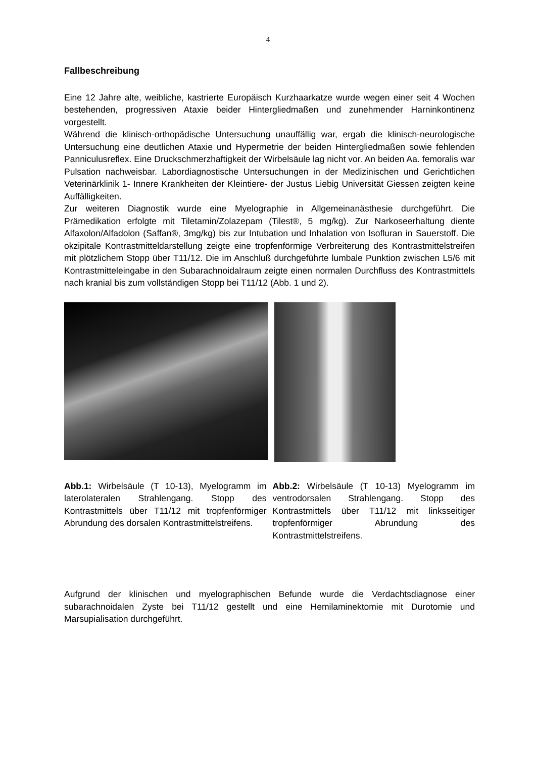4
Fallbeschreibung
Eine 12 Jahre alte, weibliche, kastrierte Europäisch Kurzhaarkatze wurde wegen einer seit 4 Wochen bestehenden, progressiven Ataxie beider Hintergliedmaßen und zunehmender Harninkontinenz vorgestellt.
Während die klinisch-orthopädische Untersuchung unauffällig war, ergab die klinisch-neurologische Untersuchung eine deutlichen Ataxie und Hypermetrie der beiden Hintergliedmaßen sowie fehlenden Panniculusreflex. Eine Druckschmerzhaftigkeit der Wirbelsäule lag nicht vor. An beiden Aa. femoralis war Pulsation nachweisbar. Labordiagnostische Untersuchungen in der Medizinischen und Gerichtlichen Veterinärklinik 1- Innere Krankheiten der Kleintiere- der Justus Liebig Universität Giessen zeigten keine Auffälligkeiten.
Zur weiteren Diagnostik wurde eine Myelographie in Allgemeinanästhesie durchgeführt. Die Prämedikation erfolgte mit Tiletamin/Zolazepam (Tilest®, 5 mg/kg). Zur Narkoseerhaltung diente Alfaxolon/Alfadolon (Saffan®, 3mg/kg) bis zur Intubation und Inhalation von Isofluran in Sauerstoff. Die okzipitale Kontrastmitteldarstellung zeigte eine tropfenförmige Verbreiterung des Kontrastmittelstreifen mit plötzlichem Stopp über T11/12. Die im Anschluß durchgeführte lumbale Punktion zwischen L5/6 mit Kontrastmitteleingabe in den Subarachnoidalraum zeigte einen normalen Durchfluss des Kontrastmittels nach kranial bis zum vollständigen Stopp bei T11/12 (Abb. 1 und 2).
Abb.1: Wirbelsäule (T 10-13), Myelogramm im laterolateralen Strahlengang. Stopp des Kontrastmittels über T11/12 mit tropfenförmiger Abrundung des dorsalen Kontrastmittelstreifens.
Abb.2: Wirbelsäule (T 10-13) Myelogramm im ventrodorsalen Strahlengang. Stopp des Kontrastmittels über T11/12 mit linksseitiger tropfenförmiger Abrundung des Kontrastmittelstreifens.
Aufgrund der klinischen und myelographischen Befunde wurde die Verdachtsdiagnose einer subarachnoidalen Zyste bei T11/12 gestellt und eine Hemilaminektomie mit Durotomie und Marsupialisation durchgeführt.